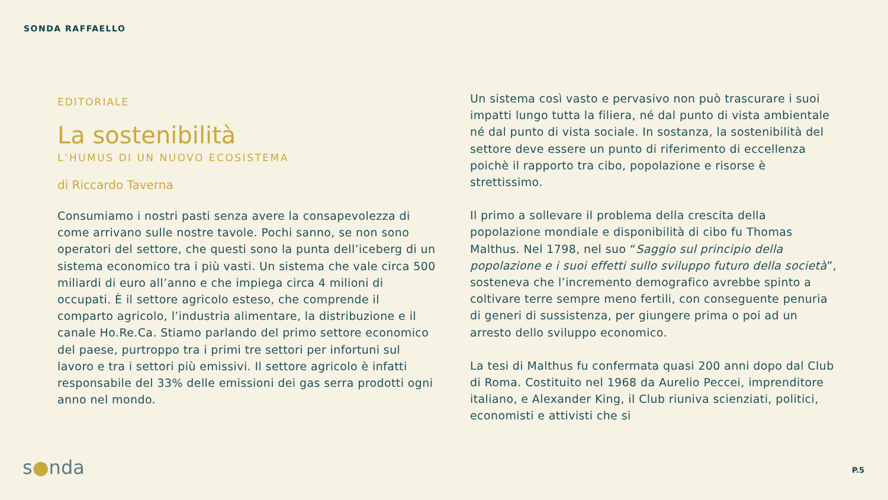SONDA RAFFAELLO
EDITORIALE
La sostenibilità
L’HUMUS DI UN NUOVO ECOSISTEMA
di Riccardo Taverna
Consumiamo i nostri pasti senza avere la consapevolezza di come arrivano sulle nostre tavole. Pochi sanno, se non sono operatori del settore, che questi sono la punta dell’iceberg di un sistema economico tra i più vasti. Un sistema che vale circa 500 miliardi di euro all’anno e che impiega circa 4 milioni di occupati. È il settore agricolo esteso, che comprende il comparto agricolo, l’industria alimentare, la distribuzione e il canale Ho.Re.Ca. Stiamo parlando del primo settore economico del paese, purtroppo tra i primi tre settori per infortuni sul lavoro e tra i settori più emissivi. Il settore agricolo è infatti responsabile del 33% delle emissioni dei gas serra prodotti ogni anno nel mondo.
Un sistema così vasto e pervasivo non può trascurare i suoi impatti lungo tutta la filiera, né dal punto di vista ambientale né dal punto di vista sociale. In sostanza, la sostenibilità del settore deve essere un punto di riferimento di eccellenza poichè il rapporto tra cibo, popolazione e risorse è strettissimo.
Il primo a sollevare il problema della crescita della popolazione mondiale e disponibilità di cibo fu Thomas Malthus. Nel 1798, nel suo “Saggio sul principio della popolazione e i suoi effetti sullo sviluppo futuro della società”, sosteneva che l’incremento demografico avrebbe spinto a coltivare terre sempre meno fertili, con conseguente penuria di generi di sussistenza, per giungere prima o poi ad un arresto dello sviluppo economico.
La tesi di Malthus fu confermata quasi 200 anni dopo dal Club di Roma. Costituito nel 1968 da Aurelio Peccei, imprenditore italiano, e Alexander King, il Club riuniva scienziati, politici, economisti e attivisti che si
s●nda P.5